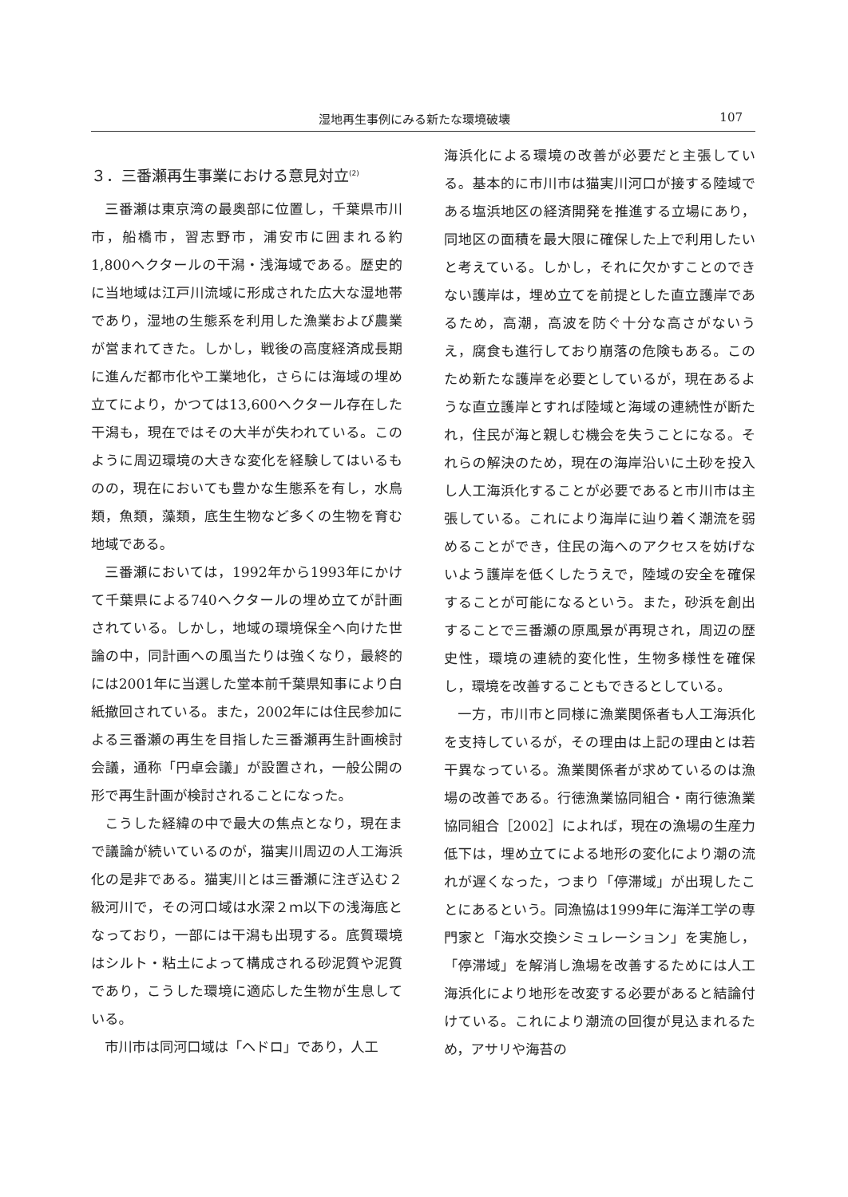湿地再生事例にみる新たな環境破壊 107
３．三番瀬再生事業における意見対立<sup>(2)</sup>
三番瀬は東京湾の最奥部に位置し，千葉県市川市，船橋市，習志野市，浦安市に囲まれる約1,800ヘクタールの干潟・浅海域である。歴史的に当地域は江戸川流域に形成された広大な湿地帯であり，湿地の生態系を利用した漁業および農業が営まれてきた。しかし，戦後の高度経済成長期に進んだ都市化や工業地化，さらには海域の埋め立てにより，かつては13,600ヘクタール存在した干潟も，現在ではその大半が失われている。このように周辺環境の大きな変化を経験してはいるものの，現在においても豊かな生態系を有し，水鳥類，魚類，藻類，底生生物など多くの生物を育む地域である。
三番瀬においては，1992年から1993年にかけて千葉県による740ヘクタールの埋め立てが計画されている。しかし，地域の環境保全へ向けた世論の中，同計画への風当たりは強くなり，最終的には2001年に当選した堂本前千葉県知事により白紙撤回されている。また，2002年には住民参加による三番瀬の再生を目指した三番瀬再生計画検討会議，通称「円卓会議」が設置され，一般公開の形で再生計画が検討されることになった。
こうした経緯の中で最大の焦点となり，現在まで議論が続いているのが，猫実川周辺の人工海浜化の是非である。猫実川とは三番瀬に注ぎ込む２級河川で，その河口域は水深２ｍ以下の浅海底となっており，一部には干潟も出現する。底質環境はシルト・粘土によって構成される砂泥質や泥質であり，こうした環境に適応した生物が生息している。
市川市は同河口域は「ヘドロ」であり，人工
海浜化による環境の改善が必要だと主張している。基本的に市川市は猫実川河口が接する陸域である塩浜地区の経済開発を推進する立場にあり，同地区の面積を最大限に確保した上で利用したいと考えている。しかし，それに欠かすことのできない護岸は，埋め立てを前提とした直立護岸であるため，高潮，高波を防ぐ十分な高さがないうえ，腐食も進行しており崩落の危険もある。このため新たな護岸を必要としているが，現在あるような直立護岸とすれば陸域と海域の連続性が断たれ，住民が海と親しむ機会を失うことになる。それらの解決のため，現在の海岸沿いに土砂を投入し人工海浜化することが必要であると市川市は主張している。これにより海岸に辿り着く潮流を弱めることができ，住民の海へのアクセスを妨げないよう護岸を低くしたうえで，陸域の安全を確保することが可能になるという。また，砂浜を創出することで三番瀬の原風景が再現され，周辺の歴史性，環境の連続的変化性，生物多様性を確保し，環境を改善することもできるとしている。
一方，市川市と同様に漁業関係者も人工海浜化を支持しているが，その理由は上記の理由とは若干異なっている。漁業関係者が求めているのは漁場の改善である。行徳漁業協同組合・南行徳漁業協同組合［2002］によれば，現在の漁場の生産力低下は，埋め立てによる地形の変化により潮の流れが遅くなった，つまり「停滞域」が出現したことにあるという。同漁協は1999年に海洋工学の専門家と「海水交換シミュレーション」を実施し，「停滞域」を解消し漁場を改善するためには人工海浜化により地形を改変する必要があると結論付けている。これにより潮流の回復が見込まれるため，アサリや海苔の